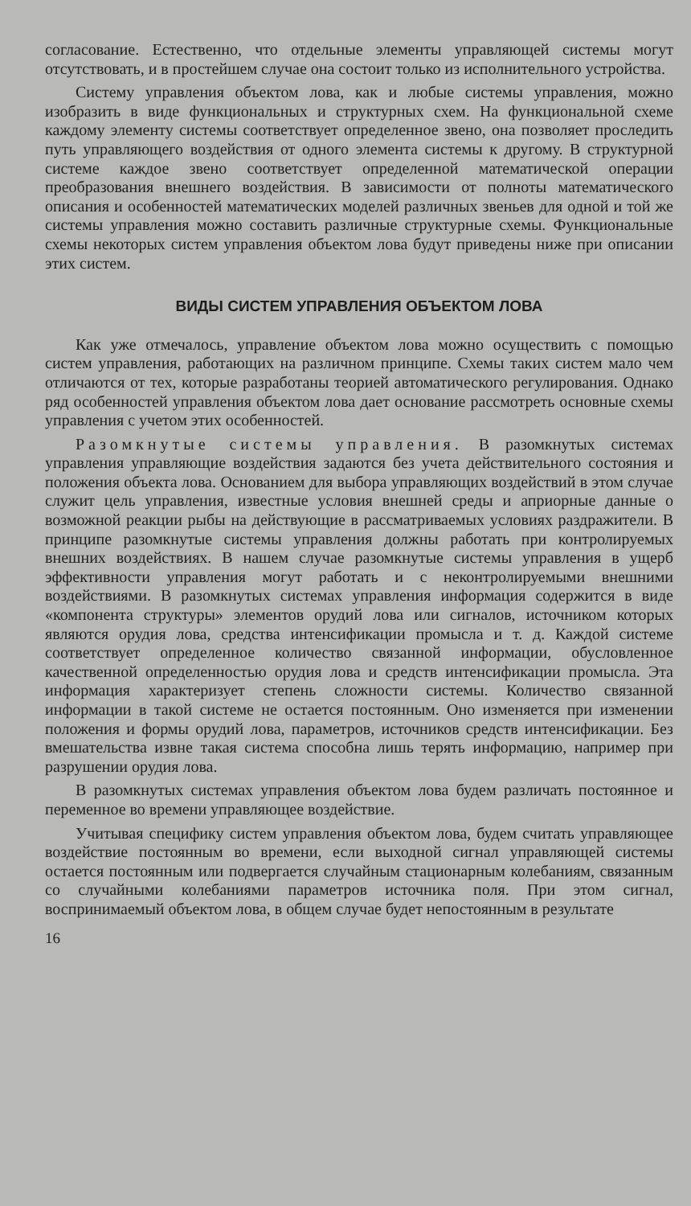согласование. Естественно, что отдельные элементы управляющей системы могут отсутствовать, и в простейшем случае она состоит только из исполнительного устройства.
Систему управления объектом лова, как и любые системы управления, можно изобразить в виде функциональных и структурных схем. На функциональной схеме каждому элементу системы соответствует определенное звено, она позволяет проследить путь управляющего воздействия от одного элемента системы к другому. В структурной системе каждое звено соответствует определенной математической операции преобразования внешнего воздействия. В зависимости от полноты математического описания и особенностей математических моделей различных звеньев для одной и той же системы управления можно составить различные структурные схемы. Функциональные схемы некоторых систем управления объектом лова будут приведены ниже при описании этих систем.
ВИДЫ СИСТЕМ УПРАВЛЕНИЯ ОБЪЕКТОМ ЛОВА
Как уже отмечалось, управление объектом лова можно осуществить с помощью систем управления, работающих на различном принципе. Схемы таких систем мало чем отличаются от тех, которые разработаны теорией автоматического регулирования. Однако ряд особенностей управления объектом лова дает основание рассмотреть основные схемы управления с учетом этих особенностей.
Разомкнутые системы управления. В разомкнутых системах управления управляющие воздействия задаются без учета действительного состояния и положения объекта лова. Основанием для выбора управляющих воздействий в этом случае служит цель управления, известные условия внешней среды и априорные данные о возможной реакции рыбы на действующие в рассматриваемых условиях раздражители. В принципе разомкнутые системы управления должны работать при контролируемых внешних воздействиях. В нашем случае разомкнутые системы управления в ущерб эффективности управления могут работать и с неконтролируемыми внешними воздействиями. В разомкнутых системах управления информация содержится в виде «компонента структуры» элементов орудий лова или сигналов, источником которых являются орудия лова, средства интенсификации промысла и т. д. Каждой системе соответствует определенное количество связанной информации, обусловленное качественной определенностью орудия лова и средств интенсификации промысла. Эта информация характеризует степень сложности системы. Количество связанной информации в такой системе не остается постоянным. Оно изменяется при изменении положения и формы орудий лова, параметров, источников средств интенсификации. Без вмешательства извне такая система способна лишь терять информацию, например при разрушении орудия лова.
В разомкнутых системах управления объектом лова будем различать постоянное и переменное во времени управляющее воздействие.
Учитывая специфику систем управления объектом лова, будем считать управляющее воздействие постоянным во времени, если выходной сигнал управляющей системы остается постоянным или подвергается случайным стационарным колебаниям, связанным со случайными колебаниями параметров источника поля. При этом сигнал, воспринимаемый объектом лова, в общем случае будет непостоянным в результате
16